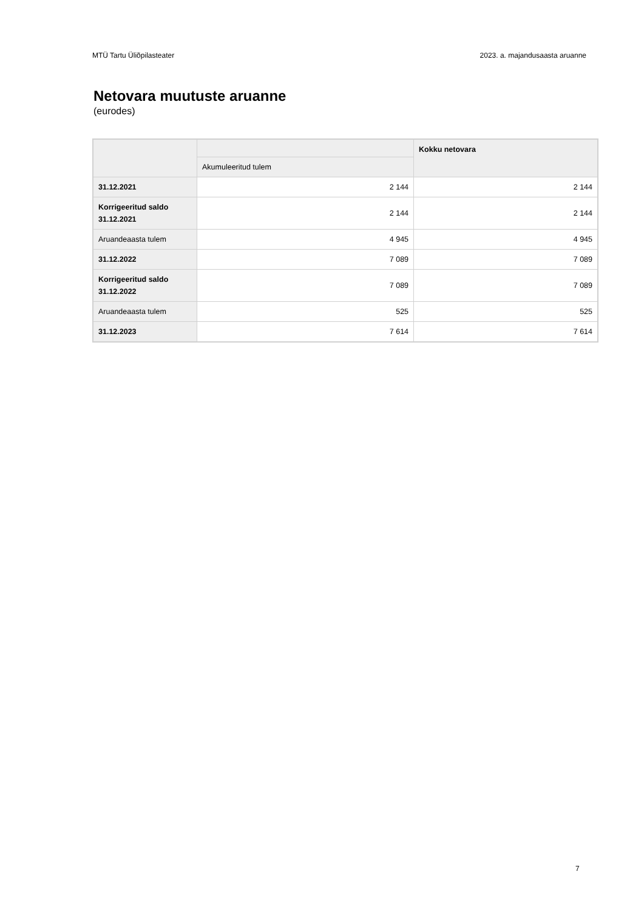MTÜ Tartu Üliõpilasteater 2023. a. majandusaasta aruanne
Netovara muutuste aruanne
(eurodes)
| | | Kokku netovara |
| --- | --- | --- |
| | Akumuleeritud tulem | |
| 31.12.2021 | 2 144 | 2 144 |
| Korrigeeritud saldo 31.12.2021 | 2 144 | 2 144 |
| Aruandeaasta tulem | 4 945 | 4 945 |
| 31.12.2022 | 7 089 | 7 089 |
| Korrigeeritud saldo 31.12.2022 | 7 089 | 7 089 |
| Aruandeaasta tulem | 525 | 525 |
| 31.12.2023 | 7 614 | 7 614 |
7